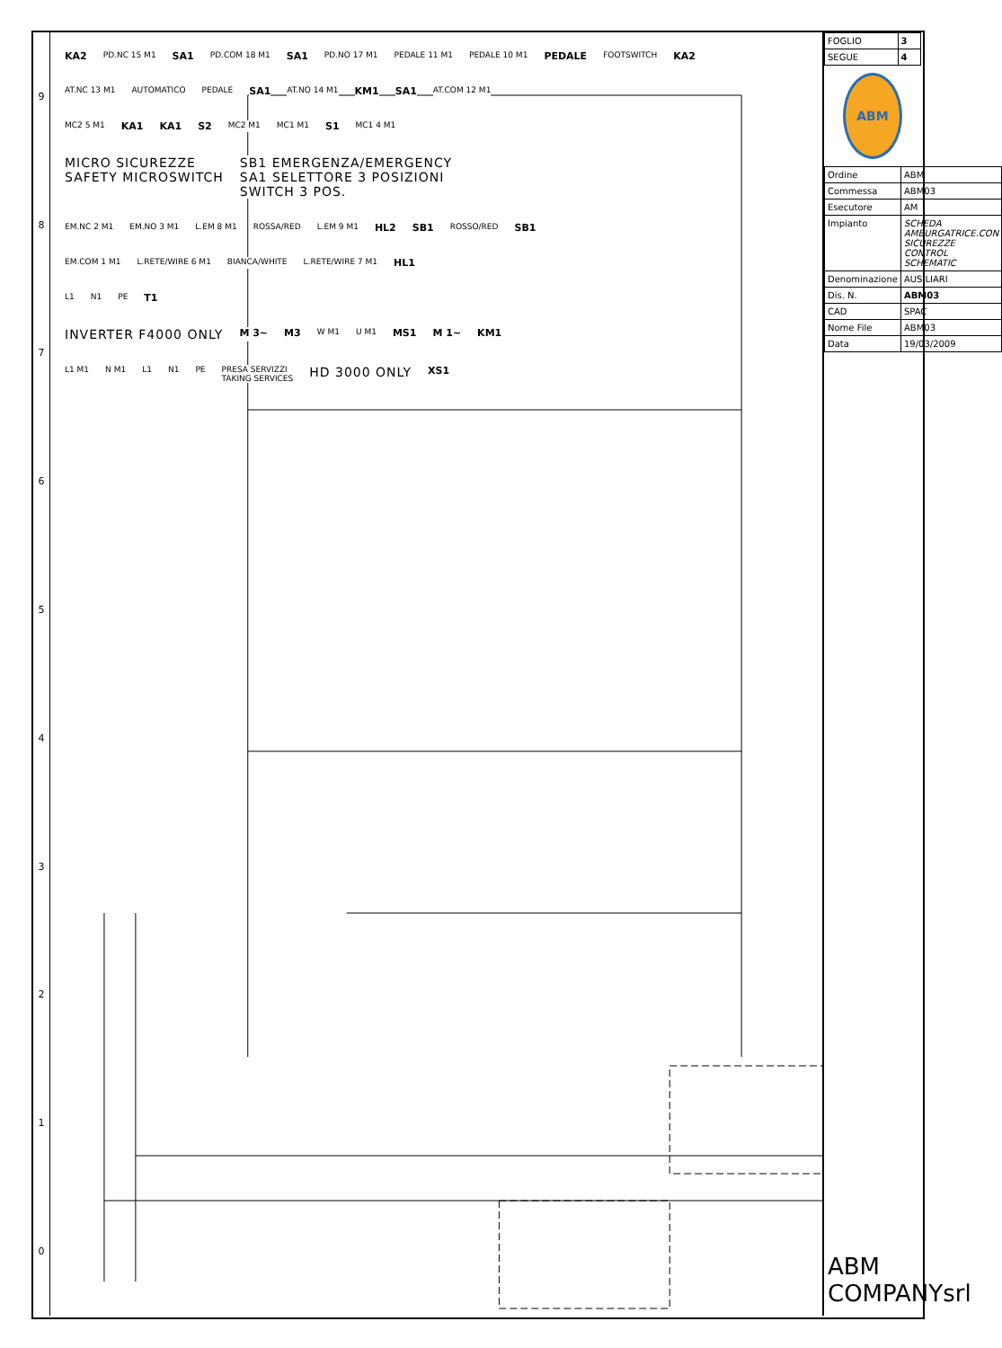9876543210
KA2 PD.NC 15 M1 SA1 PD.COM 18 M1 SA1 PD.NO 17 M1 PEDALE 11 M1 PEDALE 10 M1 PEDALE FOOTSWITCH KA2
AT.NC 13 M1 AUTOMATICO PEDALE SA1 AT.NO 14 M1 KM1 SA1 AT.COM 12 M1
MC2 5 M1 KA1 KA1 S2 MC2 M1 MC1 M1 S1 MC1 4 M1
MICRO SICUREZZE
SAFETY MICROSWITCH SB1 EMERGENZA/EMERGENCY
SA1 SELETTORE 3 POSIZIONI
SWITCH 3 POS.
EM.NC 2 M1 EM.NO 3 M1 L.EM 8 M1 ROSSA/RED L.EM 9 M1 HL2 SB1 ROSSO/RED SB1
EM.COM 1 M1 L.RETE/WIRE 6 M1 BIANCA/WHITE L.RETE/WIRE 7 M1 HL1
L1 N1 PE T1
INVERTER F4000 ONLY M 3~ M3 W M1 U M1 MS1 M 1~ KM1
L1 M1 N M1 L1 N1 PE PRESA SERVIZZI
TAKING SERVICES HD 3000 ONLY XS1
| FOGLIO | 3 |
| SEGUE | 4 |
ABM
| Ordine | ABM |
| Commessa | ABM03 |
| Esecutore | AM |
| Impianto | SCHEDA AMBURGATRICE.CON SICUREZZE CONTROL SCHEMATIC |
| Denominazione | AUSILIARI |
| Dis. N. | ABM03 |
| CAD | SPAC |
| Nome File | ABM03 |
| Data | 19/03/2009 |
ABM COMPANYsrl